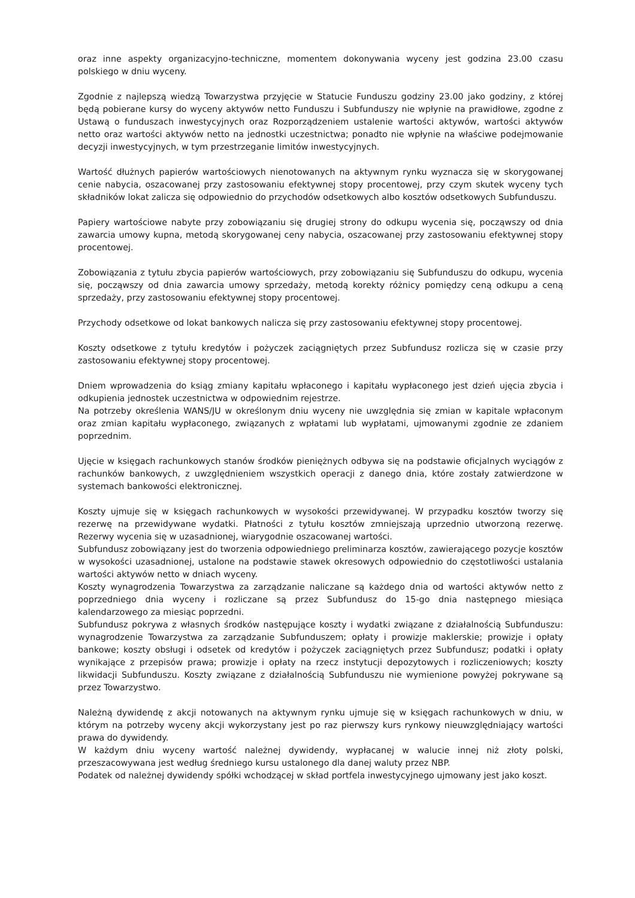oraz inne aspekty organizacyjno-techniczne, momentem dokonywania wyceny jest godzina 23.00 czasu polskiego w dniu wyceny.
Zgodnie z najlepszą wiedzą Towarzystwa przyjęcie w Statucie Funduszu godziny 23.00 jako godziny, z której będą pobierane kursy do wyceny aktywów netto Funduszu i Subfunduszy nie wpłynie na prawidłowe, zgodne z Ustawą o funduszach inwestycyjnych oraz Rozporządzeniem ustalenie wartości aktywów, wartości aktywów netto oraz wartości aktywów netto na jednostki uczestnictwa; ponadto nie wpłynie na właściwe podejmowanie decyzji inwestycyjnych, w tym przestrzeganie limitów inwestycyjnych.
Wartość dłużnych papierów wartościowych nienotowanych na aktywnym rynku wyznacza się w skorygowanej cenie nabycia, oszacowanej przy zastosowaniu efektywnej stopy procentowej, przy czym skutek wyceny tych składników lokat zalicza się odpowiednio do przychodów odsetkowych albo kosztów odsetkowych Subfunduszu.
Papiery wartościowe nabyte przy zobowiązaniu się drugiej strony do odkupu wycenia się, począwszy od dnia zawarcia umowy kupna, metodą skorygowanej ceny nabycia, oszacowanej przy zastosowaniu efektywnej stopy procentowej.
Zobowiązania z tytułu zbycia papierów wartościowych, przy zobowiązaniu się Subfunduszu do odkupu, wycenia się, począwszy od dnia zawarcia umowy sprzedaży, metodą korekty różnicy pomiędzy ceną odkupu a ceną sprzedaży, przy zastosowaniu efektywnej stopy procentowej.
Przychody odsetkowe od lokat bankowych nalicza się przy zastosowaniu efektywnej stopy procentowej.
Koszty odsetkowe z tytułu kredytów i pożyczek zaciągniętych przez Subfundusz rozlicza się w czasie przy zastosowaniu efektywnej stopy procentowej.
Dniem wprowadzenia do ksiąg zmiany kapitału wpłaconego i kapitału wypłaconego jest dzień ujęcia zbycia i odkupienia jednostek uczestnictwa w odpowiednim rejestrze.
Na potrzeby określenia WANS/JU w określonym dniu wyceny nie uwzględnia się zmian w kapitale wpłaconym oraz zmian kapitału wypłaconego, związanych z wpłatami lub wypłatami, ujmowanymi zgodnie ze zdaniem poprzednim.
Ujęcie w księgach rachunkowych stanów środków pieniężnych odbywa się na podstawie oficjalnych wyciągów z rachunków bankowych, z uwzględnieniem wszystkich operacji z danego dnia, które zostały zatwierdzone w systemach bankowości elektronicznej.
Koszty ujmuje się w księgach rachunkowych w wysokości przewidywanej. W przypadku kosztów tworzy się rezerwę na przewidywane wydatki. Płatności z tytułu kosztów zmniejszają uprzednio utworzoną rezerwę. Rezerwy wycenia się w uzasadnionej, wiarygodnie oszacowanej wartości.
Subfundusz zobowiązany jest do tworzenia odpowiedniego preliminarza kosztów, zawierającego pozycje kosztów w wysokości uzasadnionej, ustalone na podstawie stawek okresowych odpowiednio do częstotliwości ustalania wartości aktywów netto w dniach wyceny.
Koszty wynagrodzenia Towarzystwa za zarządzanie naliczane są każdego dnia od wartości aktywów netto z poprzedniego dnia wyceny i rozliczane są przez Subfundusz do 15-go dnia następnego miesiąca kalendarzowego za miesiąc poprzedni.
Subfundusz pokrywa z własnych środków następujące koszty i wydatki związane z działalnością Subfunduszu: wynagrodzenie Towarzystwa za zarządzanie Subfunduszem; opłaty i prowizje maklerskie; prowizje i opłaty bankowe; koszty obsługi i odsetek od kredytów i pożyczek zaciągniętych przez Subfundusz; podatki i opłaty wynikające z przepisów prawa; prowizje i opłaty na rzecz instytucji depozytowych i rozliczeniowych; koszty likwidacji Subfunduszu. Koszty związane z działalnością Subfunduszu nie wymienione powyżej pokrywane są przez Towarzystwo.
Należną dywidendę z akcji notowanych na aktywnym rynku ujmuje się w księgach rachunkowych w dniu, w którym na potrzeby wyceny akcji wykorzystany jest po raz pierwszy kurs rynkowy nieuwzględniający wartości prawa do dywidendy.
W każdym dniu wyceny wartość należnej dywidendy, wypłacanej w walucie innej niż złoty polski, przeszacowywana jest według średniego kursu ustalonego dla danej waluty przez NBP.
Podatek od należnej dywidendy spółki wchodzącej w skład portfela inwestycyjnego ujmowany jest jako koszt.